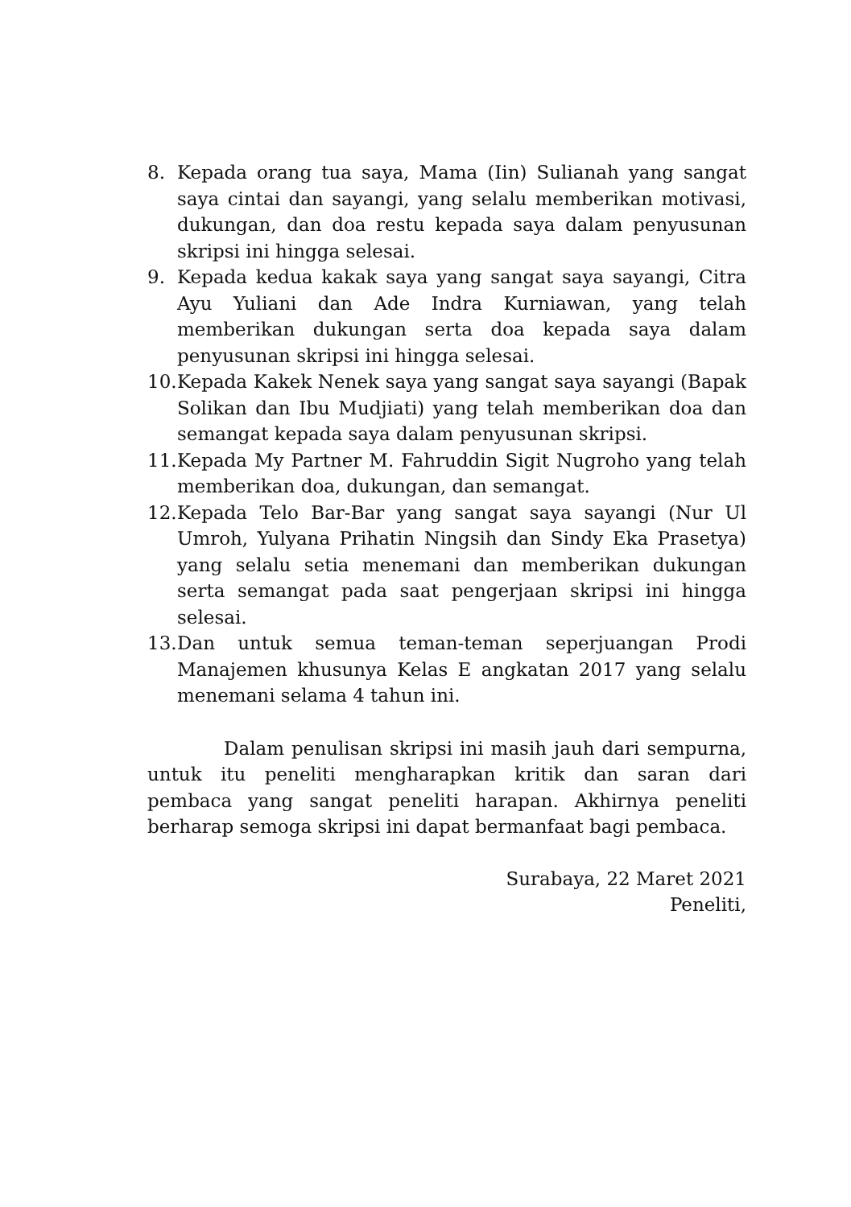8. Kepada orang tua saya, Mama (Iin) Sulianah yang sangat saya cintai dan sayangi, yang selalu memberikan motivasi, dukungan, dan doa restu kepada saya dalam penyusunan skripsi ini hingga selesai.
9. Kepada kedua kakak saya yang sangat saya sayangi, Citra Ayu Yuliani dan Ade Indra Kurniawan, yang telah memberikan dukungan serta doa kepada saya dalam penyusunan skripsi ini hingga selesai.
10. Kepada Kakek Nenek saya yang sangat saya sayangi (Bapak Solikan dan Ibu Mudjiati) yang telah memberikan doa dan semangat kepada saya dalam penyusunan skripsi.
11. Kepada My Partner M. Fahruddin Sigit Nugroho yang telah memberikan doa, dukungan, dan semangat.
12. Kepada Telo Bar-Bar yang sangat saya sayangi (Nur Ul Umroh, Yulyana Prihatin Ningsih dan Sindy Eka Prasetya) yang selalu setia menemani dan memberikan dukungan serta semangat pada saat pengerjaan skripsi ini hingga selesai.
13. Dan untuk semua teman-teman seperjuangan Prodi Manajemen khusunya Kelas E angkatan 2017 yang selalu menemani selama 4 tahun ini.
Dalam penulisan skripsi ini masih jauh dari sempurna, untuk itu peneliti mengharapkan kritik dan saran dari pembaca yang sangat peneliti harapan. Akhirnya peneliti berharap semoga skripsi ini dapat bermanfaat bagi pembaca.
Surabaya, 22 Maret 2021
Peneliti,